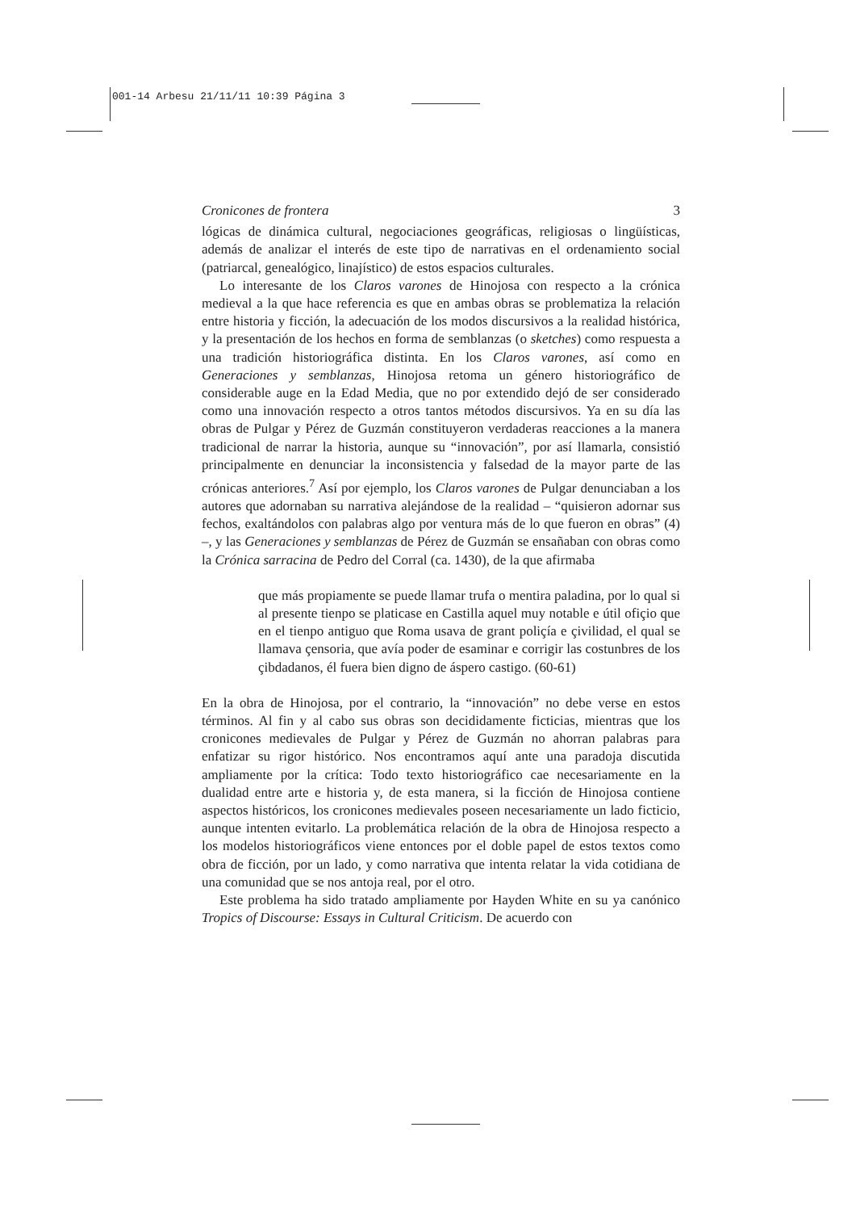001-14 Arbesu 21/11/11 10:39 Página 3
Cronicones de frontera 3
lógicas de dinámica cultural, negociaciones geográficas, religiosas o lingüísticas, además de analizar el interés de este tipo de narrativas en el ordenamiento social (patriarcal, genealógico, linajístico) de estos espacios culturales.
Lo interesante de los Claros varones de Hinojosa con respecto a la crónica medieval a la que hace referencia es que en ambas obras se problematiza la relación entre historia y ficción, la adecuación de los modos discursivos a la realidad histórica, y la presentación de los hechos en forma de semblanzas (o sketches) como respuesta a una tradición historiográfica distinta. En los Claros varones, así como en Generaciones y semblanzas, Hinojosa retoma un género historiográfico de considerable auge en la Edad Media, que no por extendido dejó de ser considerado como una innovación respecto a otros tantos métodos discursivos. Ya en su día las obras de Pulgar y Pérez de Guzmán constituyeron verdaderas reacciones a la manera tradicional de narrar la historia, aunque su “innovación”, por así llamarla, consistió principalmente en denunciar la inconsistencia y falsedad de la mayor parte de las crónicas anteriores.<sup>7</sup> Así por ejemplo, los Claros varones de Pulgar denunciaban a los autores que adornaban su narrativa alejándose de la realidad – “quisieron adornar sus fechos, exaltándolos con palabras algo por ventura más de lo que fueron en obras” (4) –, y las Generaciones y semblanzas de Pérez de Guzmán se ensañaban con obras como la Crónica sarracina de Pedro del Corral (ca. 1430), de la que afirmaba
que más propiamente se puede llamar trufa o mentira paladina, por lo qual si al presente tienpo se platicase en Castilla aquel muy notable e útil ofiçio que en el tienpo antiguo que Roma usava de grant poliçía e çivilidad, el qual se llamava çensoria, que avía poder de esaminar e corrigir las costunbres de los çibdadanos, él fuera bien digno de áspero castigo. (60-61)
En la obra de Hinojosa, por el contrario, la “innovación” no debe verse en estos términos. Al fin y al cabo sus obras son decididamente ficticias, mientras que los cronicones medievales de Pulgar y Pérez de Guzmán no ahorran palabras para enfatizar su rigor histórico. Nos encontramos aquí ante una paradoja discutida ampliamente por la crítica: Todo texto historiográfico cae necesariamente en la dualidad entre arte e historia y, de esta manera, si la ficción de Hinojosa contiene aspectos históricos, los cronicones medievales poseen necesariamente un lado ficticio, aunque intenten evitarlo. La problemática relación de la obra de Hinojosa respecto a los modelos historiográficos viene entonces por el doble papel de estos textos como obra de ficción, por un lado, y como narrativa que intenta relatar la vida cotidiana de una comunidad que se nos antoja real, por el otro.
Este problema ha sido tratado ampliamente por Hayden White en su ya canónico Tropics of Discourse: Essays in Cultural Criticism. De acuerdo con